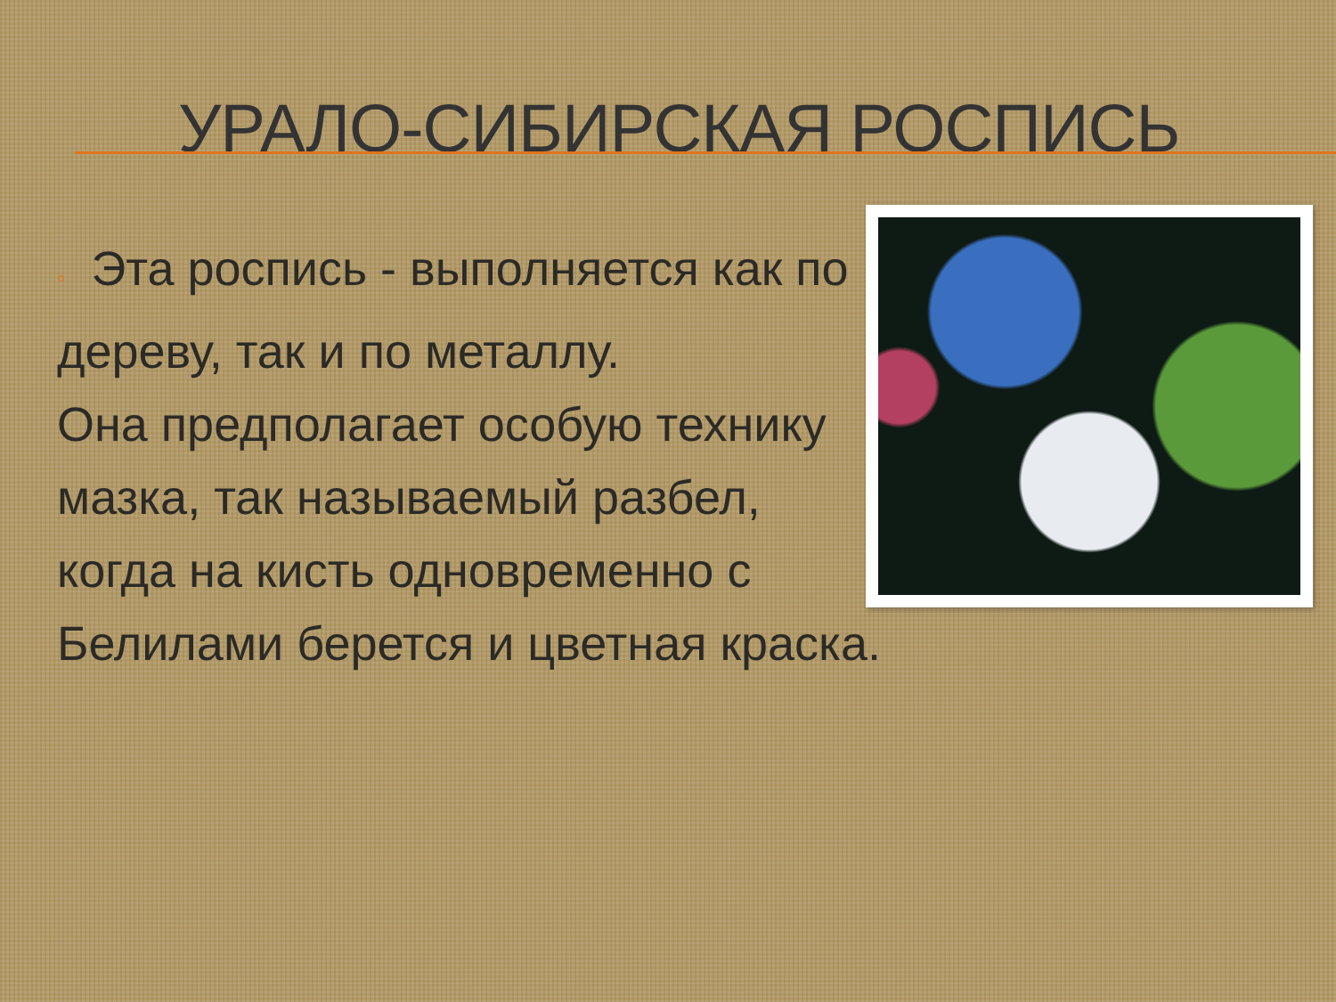УРАЛО-СИБИРСКАЯ РОСПИСЬ
▫ Эта роспись - выполняется как по
дереву, так и по металлу.
Она предполагает особую технику
мазка, так называемый разбел,
когда на кисть одновременно с
Белилами берется и цветная краска.